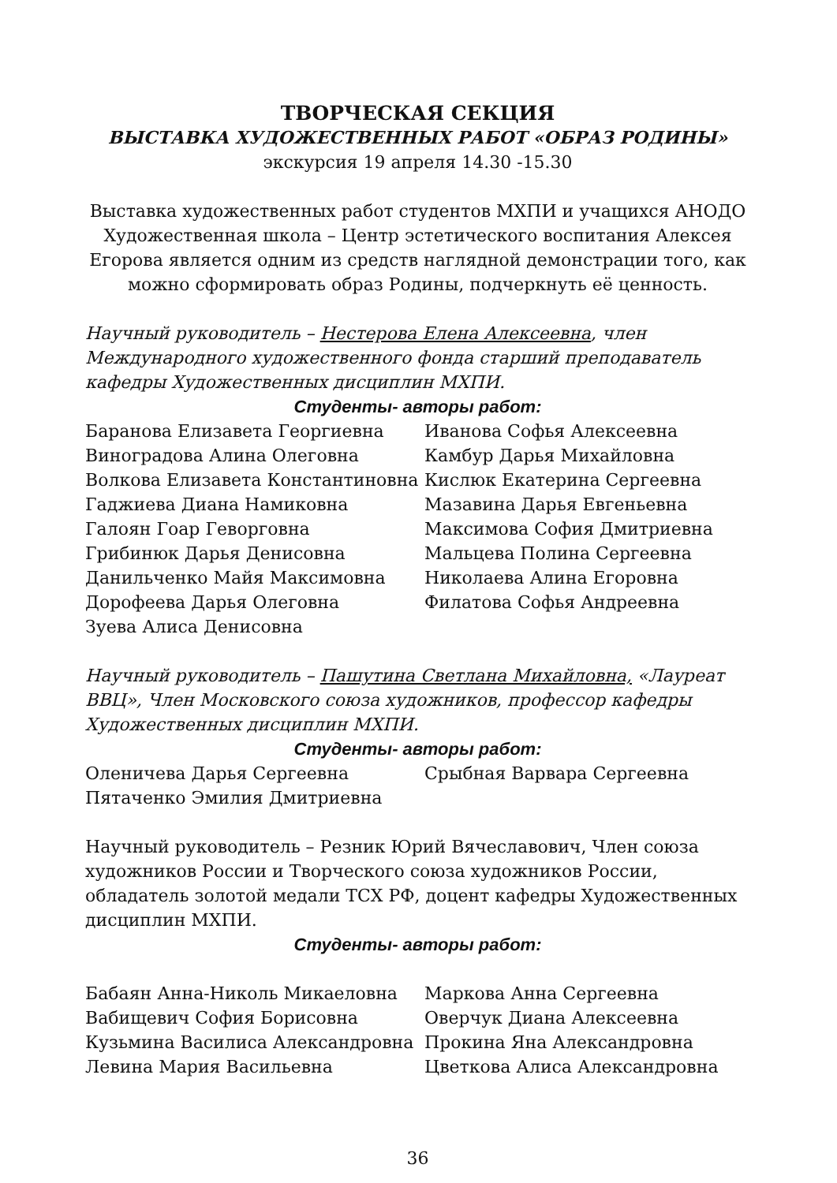ТВОРЧЕСКАЯ СЕКЦИЯ
ВЫСТАВКА ХУДОЖЕСТВЕННЫХ РАБОТ «ОБРАЗ РОДИНЫ»
экскурсия 19 апреля 14.30 -15.30
Выставка художественных работ студентов МХПИ и учащихся АНОДО Художественная школа – Центр эстетического воспитания Алексея Егорова является одним из средств наглядной демонстрации того, как можно сформировать образ Родины, подчеркнуть её ценность.
Научный руководитель – Нестерова Елена Алексеевна, член Международного художественного фонда старший преподаватель кафедры Художественных дисциплин МХПИ.
Студенты- авторы работ:
Баранова Елизавета Георгиевна
Виноградова Алина Олеговна
Волкова Елизавета Константиновна
Гаджиева Диана Намиковна
Галоян Гоар Геворговна
Грибинюк Дарья Денисовна
Данильченко Майя Максимовна
Дорофеева Дарья Олеговна
Зуева Алиса Денисовна
Иванова Софья Алексеевна
Камбур Дарья Михайловна
Кислюк Екатерина Сергеевна
Мазавина Дарья Евгеньевна
Максимова София Дмитриевна
Мальцева Полина Сергеевна
Николаева Алина Егоровна
Филатова Софья Андреевна
Научный руководитель – Пашутина Светлана Михайловна, «Лауреат ВВЦ», Член Московского союза художников, профессор кафедры Художественных дисциплин МХПИ.
Студенты- авторы работ:
Оленичева Дарья Сергеевна
Пятаченко Эмилия Дмитриевна
Срыбная Варвара Сергеевна
Научный руководитель – Резник Юрий Вячеславович, Член союза художников России и Творческого союза художников России, обладатель золотой медали ТСХ РФ, доцент кафедры Художественных дисциплин МХПИ.
Студенты- авторы работ:
Бабаян Анна-Николь Микаеловна
Вабищевич София Борисовна
Кузьмина Василиса Александровна
Левина Мария Васильевна
Маркова Анна Сергеевна
Оверчук Диана Алексеевна
Прокина Яна Александровна
Цветкова Алиса Александровна
36